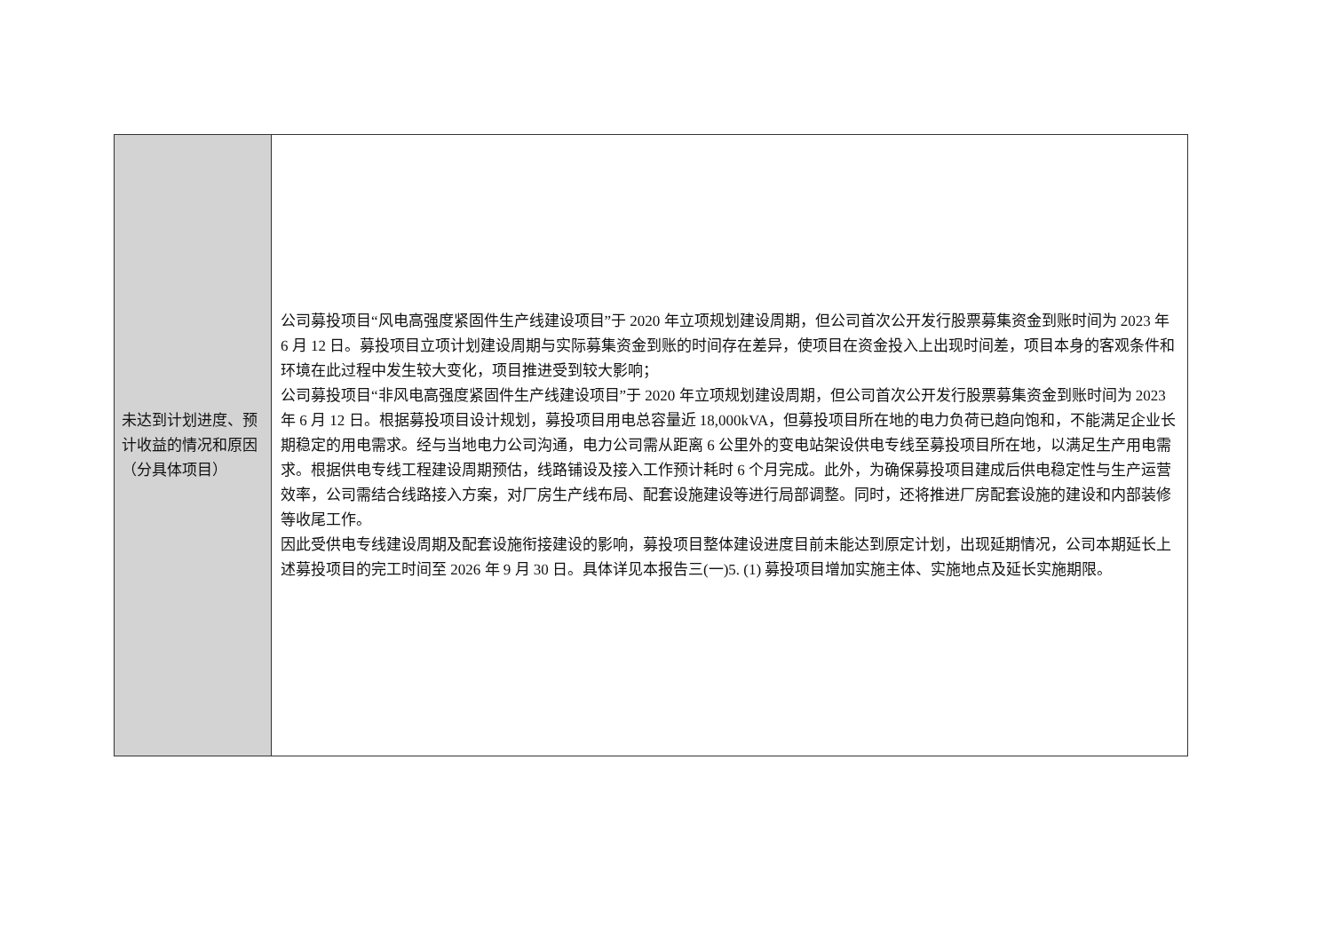| 未达到计划进度、预计收益的情况和原因（分具体项目） | 公司募投项目“风电高强度紧固件生产线建设项目”于 2020 年立项规划建设周期，但公司首次公开发行股票募集资金到账时间为 2023 年 6 月 12 日。募投项目立项计划建设周期与实际募集资金到账的时间存在差异，使项目在资金投入上出现时间差，项目本身的客观条件和环境在此过程中发生较大变化，项目推进受到较大影响； 公司募投项目“非风电高强度紧固件生产线建设项目”于 2020 年立项规划建设周期，但公司首次公开发行股票募集资金到账时间为 2023 年 6 月 12 日。根据募投项目设计规划，募投项目用电总容量近 18,000kVA，但募投项目所在地的电力负荷已趋向饱和，不能满足企业长期稳定的用电需求。经与当地电力公司沟通，电力公司需从距离 6 公里外的变电站架设供电专线至募投项目所在地，以满足生产用电需求。根据供电专线工程建设周期预估，线路铺设及接入工作预计耗时 6 个月完成。此外，为确保募投项目建成后供电稳定性与生产运营效率，公司需结合线路接入方案，对厂房生产线布局、配套设施建设等进行局部调整。同时，还将推进厂房配套设施的建设和内部装修等收尾工作。 因此受供电专线建设周期及配套设施衔接建设的影响，募投项目整体建设进度目前未能达到原定计划，出现延期情况，公司本期延长上述募投项目的完工时间至 2026 年 9 月 30 日。具体详见本报告三(一)5. (1) 募投项目增加实施主体、实施地点及延长实施期限。 |